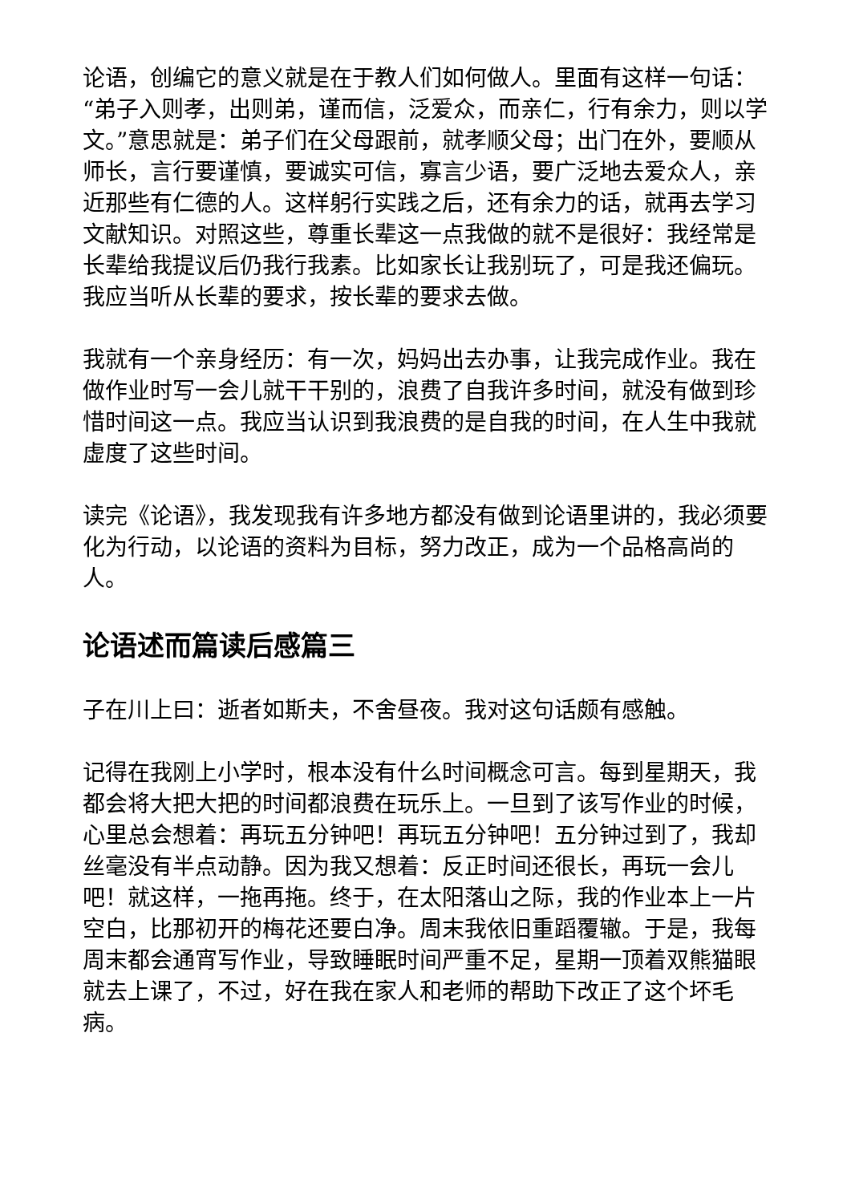论语，创编它的意义就是在于教人们如何做人。里面有这样一句话：“弟子入则孝，出则弟，谨而信，泛爱众，而亲仁，行有余力，则以学文。”意思就是：弟子们在父母跟前，就孝顺父母；出门在外，要顺从师长，言行要谨慎，要诚实可信，寡言少语，要广泛地去爱众人，亲近那些有仁德的人。这样躬行实践之后，还有余力的话，就再去学习文献知识。对照这些，尊重长辈这一点我做的就不是很好：我经常是长辈给我提议后仍我行我素。比如家长让我别玩了，可是我还偏玩。我应当听从长辈的要求，按长辈的要求去做。
我就有一个亲身经历：有一次，妈妈出去办事，让我完成作业。我在做作业时写一会儿就干干别的，浪费了自我许多时间，就没有做到珍惜时间这一点。我应当认识到我浪费的是自我的时间，在人生中我就虚度了这些时间。
读完《论语》，我发现我有许多地方都没有做到论语里讲的，我必须要化为行动，以论语的资料为目标，努力改正，成为一个品格高尚的人。
论语述而篇读后感篇三
子在川上曰：逝者如斯夫，不舍昼夜。我对这句话颇有感触。
记得在我刚上小学时，根本没有什么时间概念可言。每到星期天，我都会将大把大把的时间都浪费在玩乐上。一旦到了该写作业的时候，心里总会想着：再玩五分钟吧！再玩五分钟吧！五分钟过到了，我却丝毫没有半点动静。因为我又想着：反正时间还很长，再玩一会儿吧！就这样，一拖再拖。终于，在太阳落山之际，我的作业本上一片空白，比那初开的梅花还要白净。周末我依旧重蹈覆辙。于是，我每周末都会通宵写作业，导致睡眠时间严重不足，星期一顶着双熊猫眼就去上课了，不过，好在我在家人和老师的帮助下改正了这个坏毛病。